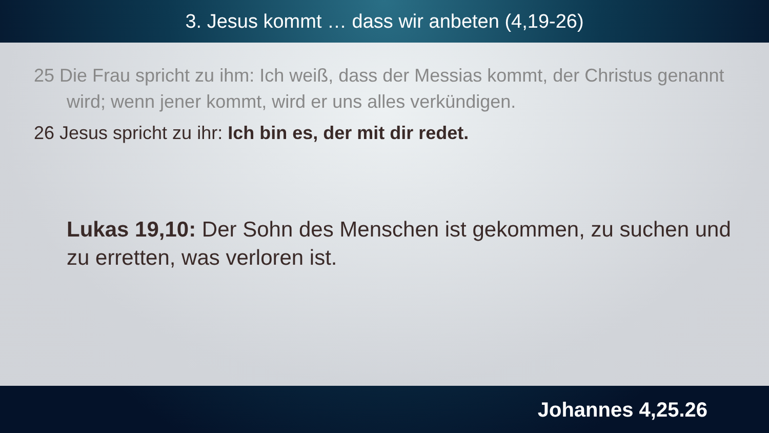3. Jesus kommt … dass wir anbeten (4,19-26)
25 Die Frau spricht zu ihm: Ich weiß, dass der Messias kommt, der Christus genannt wird; wenn jener kommt, wird er uns alles verkündigen.
26 Jesus spricht zu ihr: Ich bin es, der mit dir redet.
Lukas 19,10: Der Sohn des Menschen ist gekommen, zu suchen und zu erretten, was verloren ist.
Johannes 4,25.26